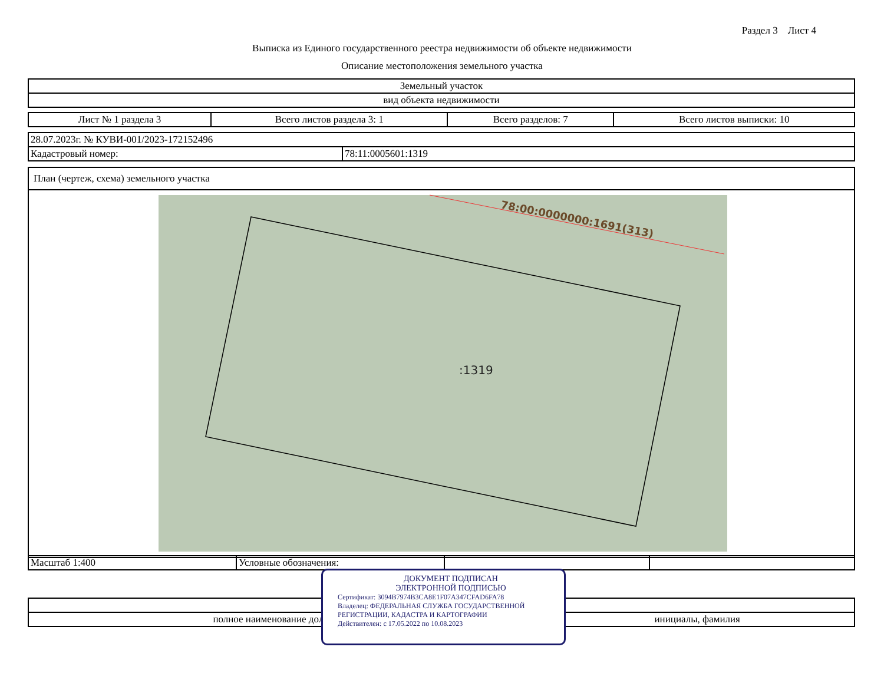Раздел 3 Лист 4
Выписка из Единого государственного реестра недвижимости об объекте недвижимости
Описание местоположения земельного участка
| Земельный участок |
| вид объекта недвижимости |
| Лист № 1 раздела 3 | Всего листов раздела 3: 1 | Всего разделов: 7 | Всего листов выписки: 10 |
| 28.07.2023г. № КУВИ-001/2023-172152496 | |
| Кадастровый номер: | 78:11:0005601:1319 |
План (чертеж, схема) земельного участка
:1319
78:00:0000000:1691(313)
| Масштаб 1:400 | Условные обозначения: | | |
| полное наименование должности | инициалы, фамилия |
ДОКУМЕНТ ПОДПИСАН
ЭЛЕКТРОННОЙ ПОДПИСЬЮ
Сертификат: 3094B7974B3CA8E1F07A347CFAD6FA78
Владелец: ФЕДЕРАЛЬНАЯ СЛУЖБА ГОСУДАРСТВЕННОЙ РЕГИСТРАЦИИ, КАДАСТРА И КАРТОГРАФИИ
Действителен: с 17.05.2022 по 10.08.2023